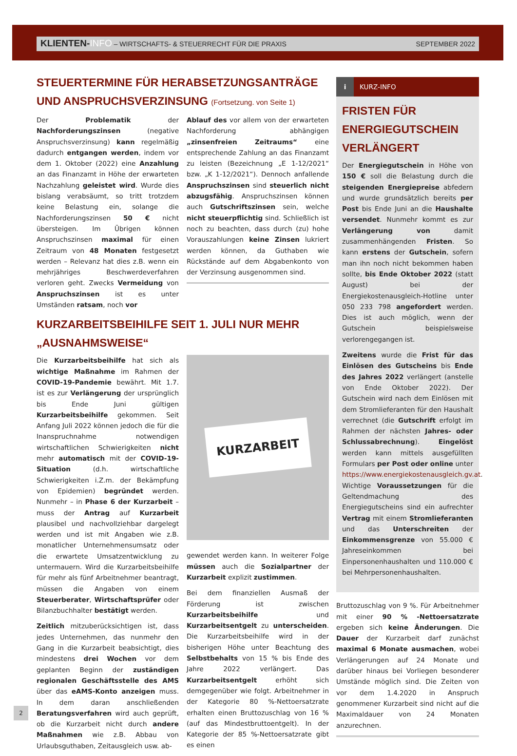KLIENTEN-INFO – WIRTSCHAFTS- & STEUERRECHT FÜR DIE PRAXIS
SEPTEMBER 2022
STEUERTERMINE FÜR HERABSETZUNGSANTRÄGE UND ANSPRUCHSVERZINSUNG (Fortsetzung. von Seite 1)
Der Problematik der Nachforderungszinsen (negative Anspruchsverzinsung) kann regelmäßig dadurch entgangen werden, indem vor dem 1. Oktober (2022) eine Anzahlung an das Finanzamt in Höhe der erwarteten Nachzahlung geleistet wird. Wurde dies bislang verabsäumt, so tritt trotzdem keine Belastung ein, solange die Nachforderungszinsen 50 € nicht übersteigen. Im Übrigen können Anspruchszinsen maximal für einen Zeitraum von 48 Monaten festgesetzt werden – Relevanz hat dies z.B. wenn ein mehrjähriges Beschwerdeverfahren verloren geht. Zwecks Vermeidung von Anspruchszinsen ist es unter Umständen ratsam, noch vor
Ablauf des vor allem von der erwarteten Nachforderung abhängigen „zinsenfreien Zeitraums“ eine entsprechende Zahlung an das Finanzamt zu leisten (Bezeichnung „E 1-12/2021“ bzw. „K 1-12/2021“). Dennoch anfallende Anspruchszinsen sind steuerlich nicht abzugsfähig. Anspruchszinsen können auch Gutschriftszinsen sein, welche nicht steuerpflichtig sind. Schließlich ist noch zu beachten, dass durch (zu) hohe Vorauszahlungen keine Zinsen lukriert werden können, da Guthaben wie Rückstände auf dem Abgabenkonto von der Verzinsung ausgenommen sind.
KURZARBEITSBEIHILFE SEIT 1. JULI NUR MEHR „AUSNAHMSWEISE“
Die Kurzarbeitsbeihilfe hat sich als wichtige Maßnahme im Rahmen der COVID-19-Pandemie bewährt. Mit 1.7. ist es zur Verlängerung der ursprünglich bis Ende Juni gültigen Kurzarbeitsbeihilfe gekommen. Seit Anfang Juli 2022 können jedoch die für die Inanspruchnahme notwendigen wirtschaftlichen Schwierigkeiten nicht mehr automatisch mit der COVID-19-Situation (d.h. wirtschaftliche Schwierigkeiten i.Z.m. der Bekämpfung von Epidemien) begründet werden. Nunmehr – in Phase 6 der Kurzarbeit – muss der Antrag auf Kurzarbeit plausibel und nachvollziehbar dargelegt werden und ist mit Angaben wie z.B. monatlicher Unternehmensumsatz oder die erwartete Umsatzentwicklung zu untermauern. Wird die Kurzarbeitsbeihilfe für mehr als fünf Arbeitnehmer beantragt, müssen die Angaben von einem Steuerberater, Wirtschaftsprüfer oder Bilanzbuchhalter bestätigt werden.
Zeitlich mitzuberücksichtigen ist, dass jedes Unternehmen, das nunmehr den Gang in die Kurzarbeit beabsichtigt, dies mindestens drei Wochen vor dem geplanten Beginn der zuständigen regionalen Geschäftsstelle des AMS über das eAMS-Konto anzeigen muss. In dem daran anschließenden Beratungsverfahren wird auch geprüft, ob die Kurzarbeit nicht durch andere Maßnahmen wie z.B. Abbau von Urlaubsguthaben, Zeitausgleich usw. ab-
KURZARBEIT
gewendet werden kann. In weiterer Folge müssen auch die Sozialpartner der Kurzarbeit explizit zustimmen.
Bei dem finanziellen Ausmaß der Förderung ist zwischen Kurzarbeitsbeihilfe und Kurzarbeitsentgelt zu unterscheiden. Die Kurzarbeitsbeihilfe wird in der bisherigen Höhe unter Beachtung des Selbstbehalts von 15 % bis Ende des Jahre 2022 verlängert. Das Kurzarbeitsentgelt erhöht sich demgegenüber wie folgt. Arbeitnehmer in der Kategorie 80 %-Nettoersatzrate erhalten einen Bruttozuschlag von 16 % (auf das Mindestbruttoentgelt). In der Kategorie der 85 %-Nettoersatzrate gibt es einen
i KURZ-INFO
FRISTEN FÜR ENERGIEGUTSCHEIN VERLÄNGERT
Der Energiegutschein in Höhe von 150 € soll die Belastung durch die steigenden Energiepreise abfedern und wurde grundsätzlich bereits per Post bis Ende Juni an die Haushalte versendet. Nunmehr kommt es zur Verlängerung von damit zusammenhängenden Fristen. So kann erstens der Gutschein, sofern man ihn noch nicht bekommen haben sollte, bis Ende Oktober 2022 (statt August) bei der Energiekostenausgleich-Hotline unter 050 233 798 angefordert werden. Dies ist auch möglich, wenn der Gutschein beispielsweise verlorengegangen ist.
Zweitens wurde die Frist für das Einlösen des Gutscheins bis Ende des Jahres 2022 verlängert (anstelle von Ende Oktober 2022). Der Gutschein wird nach dem Einlösen mit dem Stromlieferanten für den Haushalt verrechnet (die Gutschrift erfolgt im Rahmen der nächsten Jahres- oder Schlussabrechnung). Eingelöst werden kann mittels ausgefüllten Formulars per Post oder online unter https://www.energiekostenausgleich.gv.at. Wichtige Voraussetzungen für die Geltendmachung des Energiegutscheins sind ein aufrechter Vertrag mit einem Stromlieferanten und das Unterschreiten der Einkommensgrenze von 55.000 € Jahreseinkommen bei Einpersonenhaushalten und 110.000 € bei Mehrpersonenhaushalten.
Bruttozuschlag von 9 %. Für Arbeitnehmer mit einer 90 % -Nettoersatzrate ergeben sich keine Änderungen. Die Dauer der Kurzarbeit darf zunächst maximal 6 Monate ausmachen, wobei Verlängerungen auf 24 Monate und darüber hinaus bei Vorliegen besonderer Umstände möglich sind. Die Zeiten von vor dem 1.4.2020 in Anspruch genommener Kurzarbeit sind nicht auf die Maximaldauer von 24 Monaten anzurechnen.
2